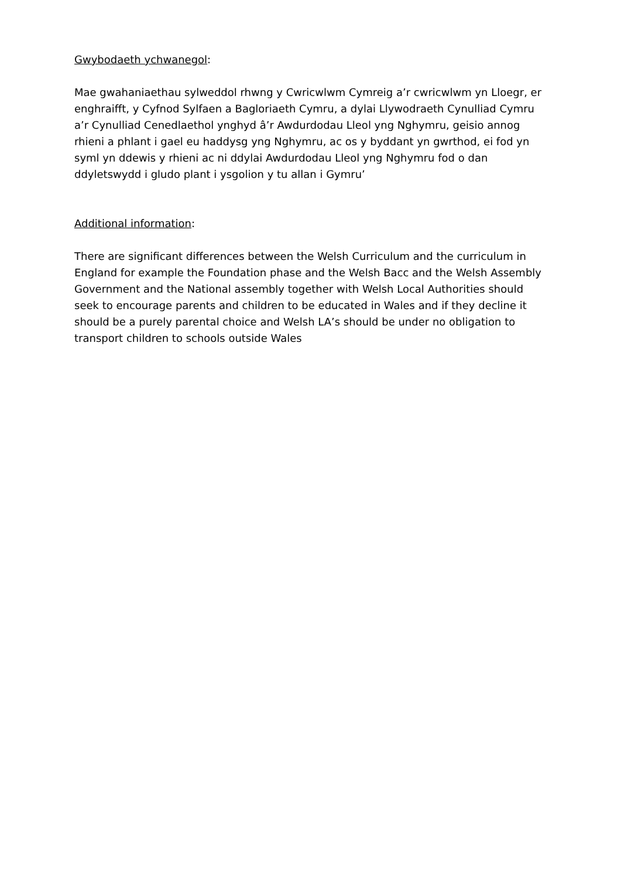Gwybodaeth ychwanegol:
Mae gwahaniaethau sylweddol rhwng y Cwricwlwm Cymreig a’r cwricwlwm yn Lloegr, er enghraifft, y Cyfnod Sylfaen a Bagloriaeth Cymru, a dylai Llywodraeth Cynulliad Cymru a’r Cynulliad Cenedlaethol ynghyd â’r Awdurdodau Lleol yng Nghymru, geisio annog rhieni a phlant i gael eu haddysg yng Nghymru, ac os y byddant yn gwrthod, ei fod yn syml yn ddewis y rhieni ac ni ddylai Awdurdodau Lleol yng Nghymru fod o dan ddyletswydd i gludo plant i ysgolion y tu allan i Gymru’
Additional information:
There are significant differences between the Welsh Curriculum and the curriculum in England for example the Foundation phase and the Welsh Bacc and the Welsh Assembly Government and the National assembly together with Welsh Local Authorities should seek to encourage parents and children to be educated in Wales and if they decline it should be a purely parental choice and Welsh LA’s should be under no obligation to transport children to schools outside Wales